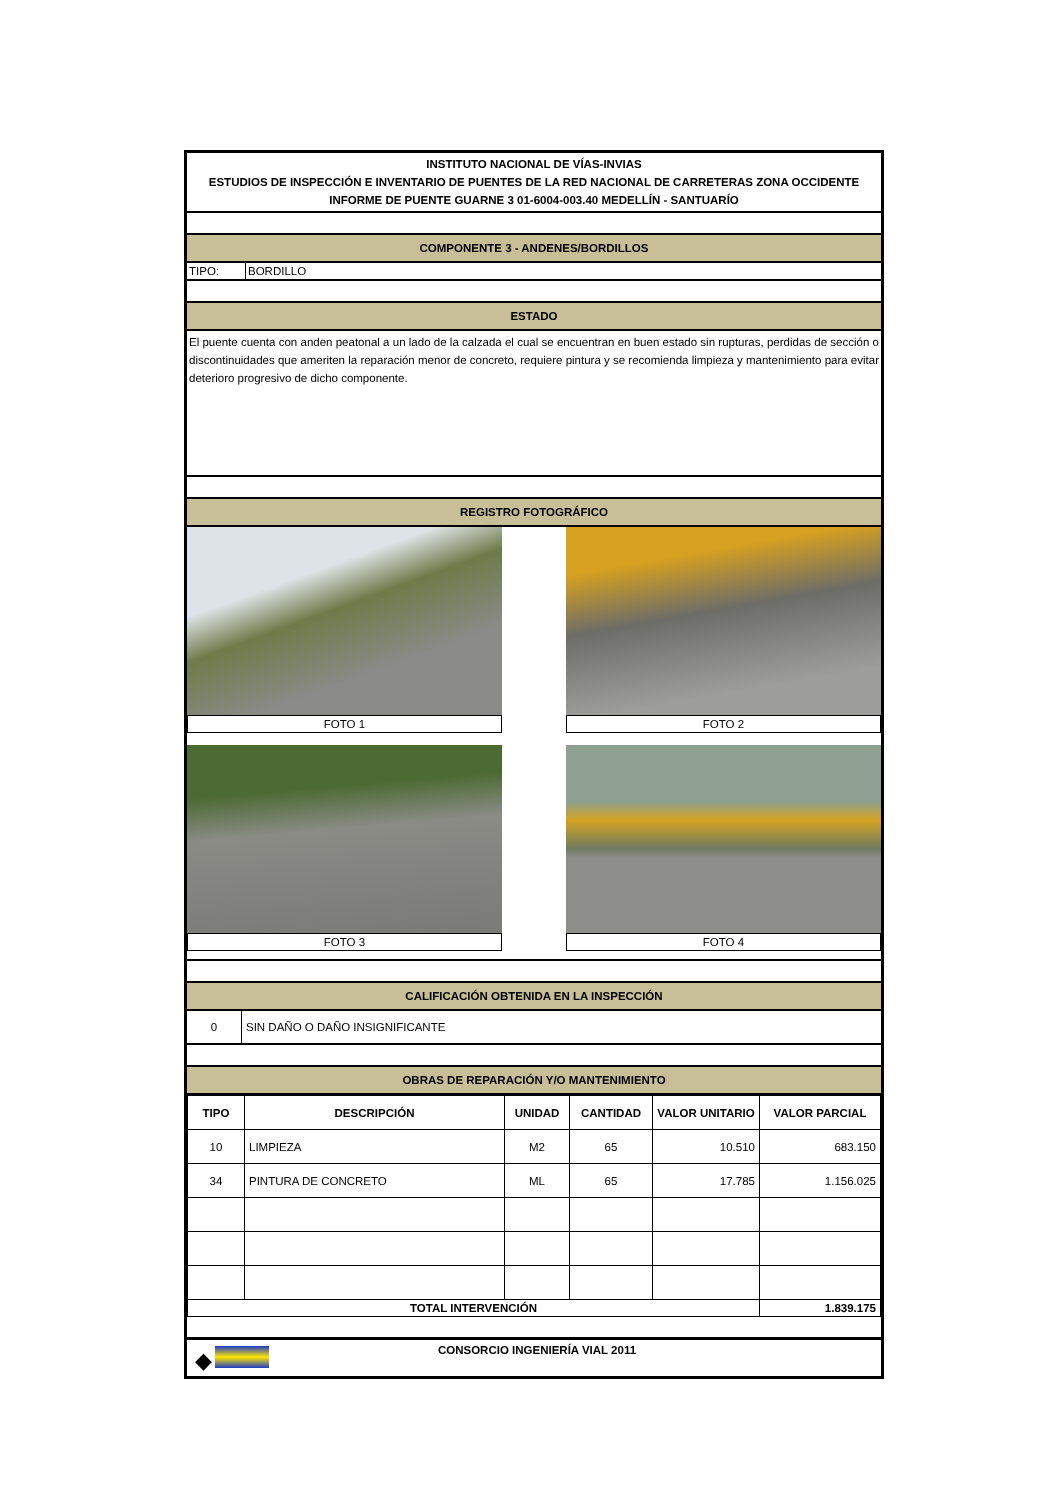INSTITUTO NACIONAL DE VÍAS-INVIAS
ESTUDIOS DE INSPECCIÓN E INVENTARIO DE PUENTES DE LA RED NACIONAL DE CARRETERAS ZONA OCCIDENTE
INFORME DE PUENTE GUARNE 3 01-6004-003.40 MEDELLÍN - SANTUARÍO
COMPONENTE 3 - ANDENES/BORDILLOS
TIPO: BORDILLO
ESTADO
El puente cuenta con anden peatonal a un lado de la calzada el cual se encuentran en buen estado sin rupturas, perdidas de sección o discontinuidades que ameriten la reparación menor de concreto, requiere pintura y se recomienda limpieza y mantenimiento para evitar deterioro progresivo de dicho componente.
REGISTRO FOTOGRÁFICO
FOTO 1
FOTO 2
FOTO 3
FOTO 4
CALIFICACIÓN OBTENIDA EN LA INSPECCIÓN
0 SIN DAÑO O DAÑO INSIGNIFICANTE
OBRAS DE REPARACIÓN Y/O MANTENIMIENTO
| TIPO | DESCRIPCIÓN | UNIDAD | CANTIDAD | VALOR UNITARIO | VALOR PARCIAL |
| --- | --- | --- | --- | --- | --- |
| 10 | LIMPIEZA | M2 | 65 | 10.510 | 683.150 |
| 34 | PINTURA DE CONCRETO | ML | 65 | 17.785 | 1.156.025 |
| TOTAL INTERVENCIÓN | | | | | 1.839.175 |
◆
CONSORCIO INGENIERÍA VIAL 2011